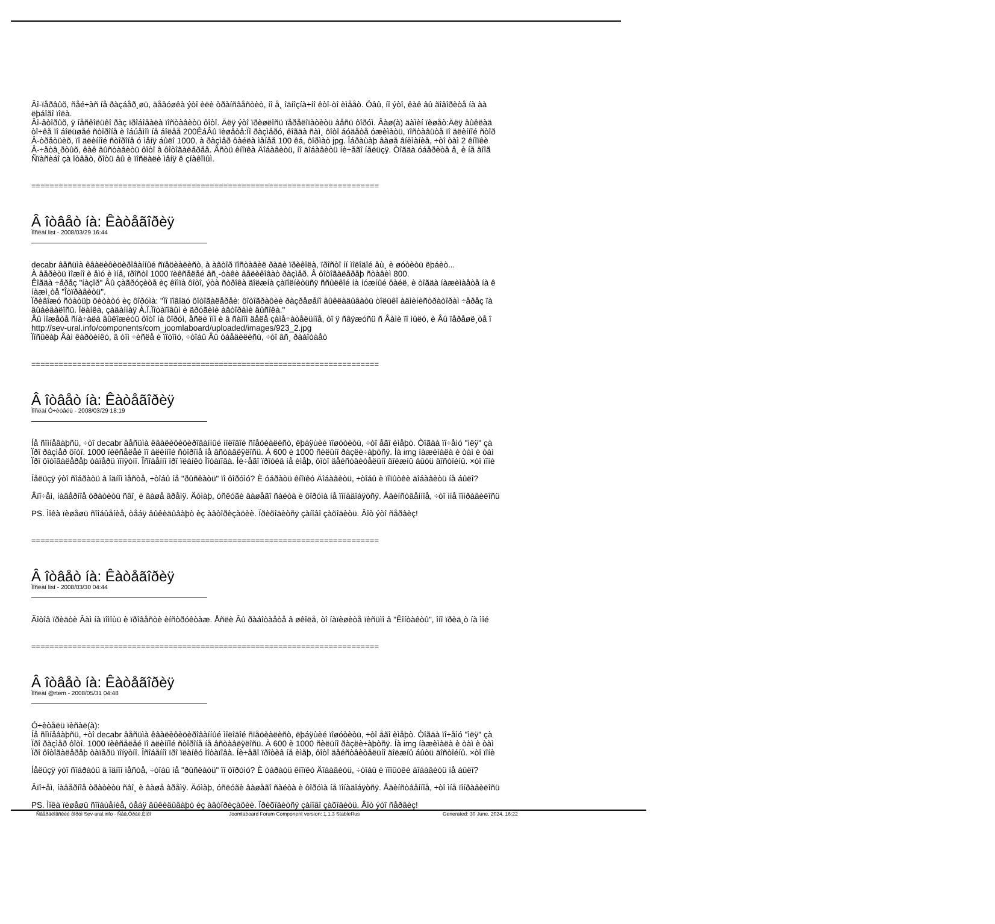Âî-ïåðâûõ, ñåé÷àñ íå ðàçáåð¸øü, äåâóøêà ýòî èëè òðàíñâåñòèò, íî å¸ îäíîçíà÷íî êòî-òî èìååò. Óâû, íî ýòî, êàê âû ãîâîðèòå íà àà
ëþáîãî ïîëà.
Âî-âòîðûõ, ÿ íåñêîëüêî ðàç ïðîáîâàëà ïîñòàâèòü ôîòî. Äëÿ ýòî ïðèøëîñü ïåðåëîïàòèòü âåñü ôîðóì. Âàø(à) äàìèí ïèøåò:Äëÿ âûêëàä
òî÷êå ïî áîëüøåé ñòîðîíå è îáúåìîì íå áîëåå 200ÊáÂû ïèøåòå:Ïî ðàçìåðó, êîãäà ñàì¸ ôîòî áóäåòå óæèìàòü, ïîñòàâüòå ïî äëèííîé ñòîð
Â-òðåòüèõ, ïî äëèííîé ñòîðîíå ó ìåíÿ áûëî 1000, à ðàçìåð ôàéëà ìåíåå 100 êá, ôîðìàò jpg. Îáðàùàþ âàøå âíèìàíèå, ÷òî òàì 2 êíîïêè
Â-÷åòâ¸ðòûõ, êàê âûñòàâèòü ôîòî â ôîòîãàëåðåå. Åñòü êíîïêà Äîáàâèòü, íî äîáàâèòü íè÷åãî íåëüçÿ. Òîãäà óáåðèòå å¸ è íå âîîã
Ñïàñèáî çà îòâåò, õîòü âû è ïîñëàëè ìåíÿ ê çíàêîìûì.
============================================================================
Â îòâåò íà: Êàòåãîðèÿ
Ïîñëàí list - 2008/03/29 16:44
decabr âåñüìà êâàëèôèöèðîâàííûé ñïåöèàëèñò, à àâòîð ïîñòàâèë ðàäè ïðèêîëà, ïðîñòî íí ìîëîäîé åù¸ è øóòèòü ëþáèò...
À âåðèòü ìîæíî è åìó è ìíå, ïðîñòî 1000 ïèêñåëåé âñ¸-òàêè âåëèêîâàò ðàçìåð. Â ôîòîãàëåðåþ ñòàâèì 800.
Êîãäà ÷åðåç "íàçîð" Âû çàãðóçèòå èç êîìïà ôîòî, ýòà ñòðîêà äîëæíà çàïîëíèòüñÿ ññûëêîé íà íóæíûé ôàéë, è òîãäà íàæèìàåòå íà ê
íàæì¸òå "Îòïðàâèòü".
Ïðèâîæó ñòàòüþ öèòàòó èç ôîðóìà: "Ïî ïîâîäó ôîòîãàëåðåè: ôîòîãðàôèè ðàçðåøåíî âûêëàäûâàòü òîëüêî àäìèíèñòðàòîðàì ÷åðåç ïà
âûáèâàëîñü. Ïëàíêà, çàäàííàÿ À.Ï.Ïîòàïîâûì è äðóãèìè àâòîðàìè âûñîêà."
Âû ìîæåòå ñíà÷àëà âûëîæèòü ôîòî íà ôîðóì, åñëè îíî è â ñàìîì äåëå çàìå÷àòåëüíîå, òî ÿ ñâÿæóñü ñ Âàìè ïî ìûëó, è Âû ïåðåøë¸òå î
http://sev-ural.info/components/com_joomlaboard/uploaded/images/923_2.jpg
Ïîñûëàþ Âàì êàðòèíêó, â òîì ÷èñëå è ïîòîìó, ÷òîáû Âû óáåäèëèñü, ÷òî âñ¸ ðàáîòàåò
============================================================================
Â îòâåò íà: Êàòåãîðèÿ
Ïîñëàí Ó÷èòåëü - 2008/03/29 18:19
Íå ñîìíåâàþñü, ÷òî decabr âåñüìà êâàëèôèöèðîâàííûé ìîëîäîé ñïåöèàëèñò, ëþáÿùèé ïîøóòèòü, ÷òî åãî èìåþò. Òîãäà ïî÷åìó "ìëÿ" çà
Ïðî ðàçìåð ôîòî. 1000 ïèêñåëåé ïî äëèííîé ñòîðîíå íå âñòàâëÿëîñü. À 600 è 1000 ñèëüíî ðàçëè÷àþòñÿ. Íà img íàæèìàëà è òàì è òàì
Ïðî ôîòîãàëåðåþ òàïåðü ïîíÿòíî. Îñîáåííî ïðî ïëàíêó Ïîòàïîâà. Íè÷åãî ïðîòèâ íå èìåþ, ôîòî äåéñòâèòåëüíî äîëæíû áûòü äîñòîéíû. ×òî ïîíè
Íåëüçÿ ýòî ñîáðàòü â îäíîì ìåñòå, ÷òîáû íå "ðûñêàòü" ïî ôîðóìó? È óáðàòü êíîïêó Äîáàâèòü, ÷òîáû è ïîïûòêè äîáàâèòü íå áûëî?
Âïî÷åì, íàâåðíîå òðàòèòü ñâî¸ è âàøå âðåìÿ. Äóìàþ, óñëóãè âàøåãî ñàéòà è ôîðóìà íå ïîíàäîáÿòñÿ. Åäèíñòâåííîå, ÷òî ìíå ïîíðàâèëîñü
PS. Ìîêà ïèøåøü ñîîáùåíèå, òåáÿ âûêèäûâàþò èç àâòîðèçàöèè. Ïðèõîäèòñÿ çàíîâî çàõîäèòü. Âîò ýòî ñåðâèç!
============================================================================
Â îòâåò íà: Êàòåãîðèÿ
Ïîñëàí list - 2008/03/30 04:44
Ãîòîâ ïðèäòè Âàì íà ïîìîùü è ïðîâåñòè èíñòðóêòàæ. Åñëè Âû ðàáîòàåòå â øêîëå, òî íàïèøèòå ïèñüìî â "Êîíòàêòû", îíî ïðèä¸ò íà ìîé
============================================================================
Â îòâåò íà: Êàòåãîðèÿ
Ïîñëàí @rtem - 2008/05/31 04:48
Ó÷èòåëü ïèñàë(à):
Íå ñîìíåâàþñü, ÷òî decabr âåñüìà êâàëèôèöèðîâàííûé ìîëîäîé ñïåöèàëèñò, ëþáÿùèé ïîøóòèòü, ÷òî åãî èìåþò. Òîãäà ïî÷åìó "ìëÿ" çà
Ïðî ðàçìåð ôîòî. 1000 ïèêñåëåé ïî äëèííîé ñòîðîíå íå âñòàâëÿëîñü. À 600 è 1000 ñèëüíî ðàçëè÷àþòñÿ. Íà img íàæèìàëà è òàì è òàì
Ïðî ôîòîãàëåðåþ òàïåðü ïîíÿòíî. Îñîáåííî ïðî ïëàíêó Ïîòàïîâà. Íè÷åãî ïðîòèâ íå èìåþ, ôîòî äåéñòâèòåëüíî äîëæíû áûòü äîñòîéíû. ×òî ïîíè
Íåëüçÿ ýòî ñîáðàòü â îäíîì ìåñòå, ÷òîáû íå "ðûñêàòü" ïî ôîðóìó? È óáðàòü êíîïêó Äîáàâèòü, ÷òîáû è ïîïûòêè äîáàâèòü íå áûëî?
Âïî÷åì, íàâåðíîå òðàòèòü ñâî¸ è âàøå âðåìÿ. Äóìàþ, óñëóãè âàøåãî ñàéòà è ôîðóìà íå ïîíàäîáÿòñÿ. Åäèíñòâåííîå, ÷òî ìíå ïîíðàâèëîñü
PS. Ìîêà ïèøåøü ñîîáùåíèå, òåáÿ âûêèäûâàþò èç àâòîðèçàöèè. Ïðèõîäèòñÿ çàíîâî çàõîäèòü. Âîò ýòî ñåðâèç!
Ñâåðäëîâñêèé ôîðóì Sev-ural.info - Ñåâ.Óðàë.Èíôî Joomlaboard Forum Component version: 1.1.3 StableRus Generated: 30 June, 2024, 16:22